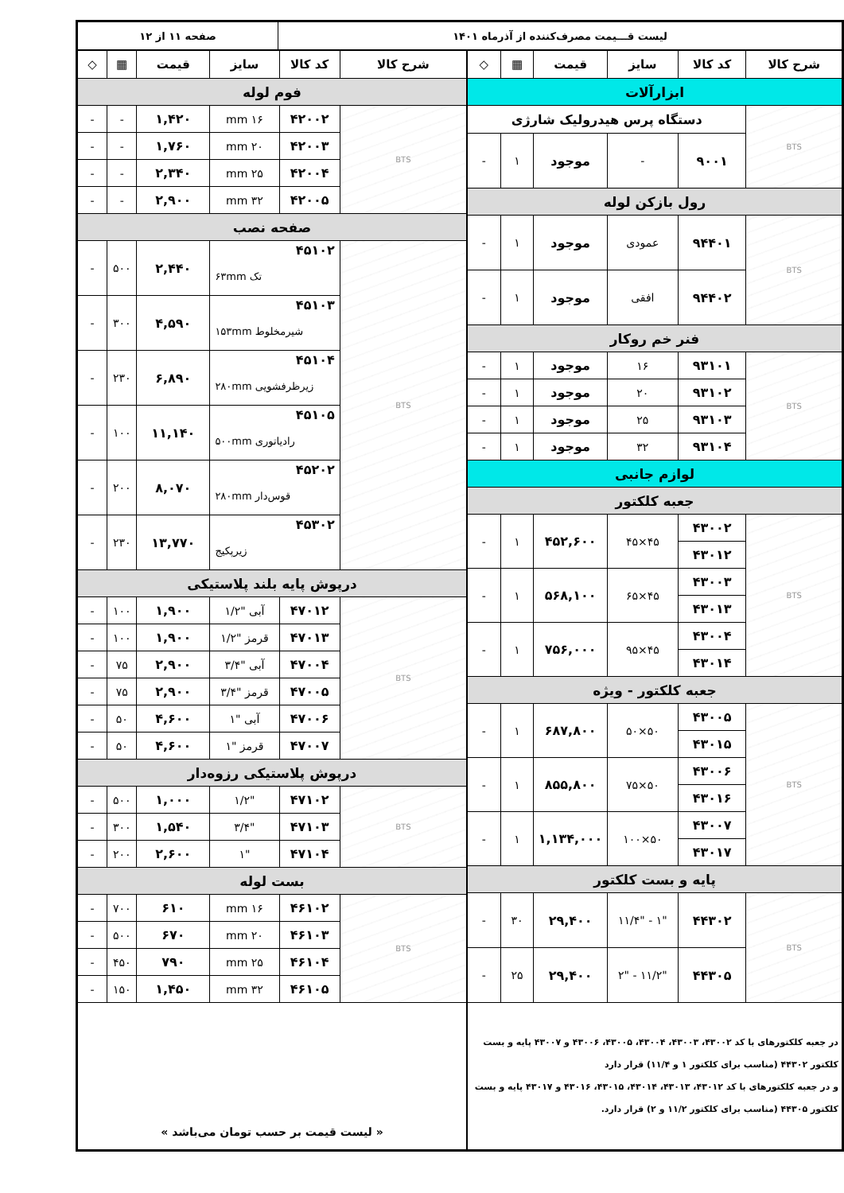| لیست قـــیمت مصرف‌کننده از آذرماه ۱۴۰۱ | صفحه ۱۱ از ۱۲ |
| شرح کالا | کد کالا | سایز | قیمت | ▦ | ◇ |
| --- | --- | --- | --- | --- | --- |
| ابزارآلات | | | | | |
| BTS | دستگاه پرس هیدرولیک شارژی | | | | |
| | ۹۰۰۱ | - | موجود | ۱ | - |
| رول بازکن لوله | | | | | |
| BTS | ۹۴۴۰۱ | عمودی | موجود | ۱ | - |
| | ۹۴۴۰۲ | افقی | موجود | ۱ | - |
| فنر خم روکار | | | | | |
| BTS | ۹۳۱۰۱ | ۱۶ | موجود | ۱ | - |
| | ۹۳۱۰۲ | ۲۰ | موجود | ۱ | - |
| | ۹۳۱۰۳ | ۲۵ | موجود | ۱ | - |
| | ۹۳۱۰۴ | ۳۲ | موجود | ۱ | - |
| لوازم جانبی | | | | | |
| جعبه کلکتور | | | | | |
| BTS | ۴۳۰۰۲ | ۴۵×۴۵ | ۴۵۲,۶۰۰ | ۱ | - |
| | ۴۳۰۱۲ | | | | |
| | ۴۳۰۰۳ | ۴۵×۶۵ | ۵۶۸,۱۰۰ | ۱ | - |
| | ۴۳۰۱۳ | | | | |
| | ۴۳۰۰۴ | ۴۵×۹۵ | ۷۵۶,۰۰۰ | ۱ | - |
| | ۴۳۰۱۴ | | | | |
| جعبه کلکتور - ویژه | | | | | |
| BTS | ۴۳۰۰۵ | ۵۰×۵۰ | ۶۸۷,۸۰۰ | ۱ | - |
| | ۴۳۰۱۵ | | | | |
| | ۴۳۰۰۶ | ۵۰×۷۵ | ۸۵۵,۸۰۰ | ۱ | - |
| | ۴۳۰۱۶ | | | | |
| | ۴۳۰۰۷ | ۵۰×۱۰۰ | ۱,۱۳۴,۰۰۰ | ۱ | - |
| | ۴۳۰۱۷ | | | | |
| پایه و بست کلکتور | | | | | |
| BTS | ۴۴۳۰۲ | "۱ - "۱۱/۴ | ۲۹,۴۰۰ | ۳۰ | - |
| | ۴۴۳۰۵ | "۱۱/۲ - "۲ | ۲۹,۴۰۰ | ۲۵ | - |
| در جعبه کلکتورهای با کد ۴۳۰۰۲، ۴۳۰۰۳، ۴۳۰۰۴، ۴۳۰۰۵، ۴۳۰۰۶ و ۴۳۰۰۷ پایه و بست کلکتور ۴۴۳۰۲ (مناسب برای کلکتور ۱ و ۱۱/۴) قرار دارد و در جعبه کلکتورهای با کد ۴۳۰۱۲، ۴۳۰۱۳، ۴۳۰۱۴، ۴۳۰۱۵، ۴۳۰۱۶ و ۴۳۰۱۷ پایه و بست کلکتور ۴۴۳۰۵ (مناسب برای کلکتور ۱۱/۲ و ۲) قرار دارد. | | | | | |
| شرح کالا | کد کالا | سایز | قیمت | ▦ | ◇ |
| --- | --- | --- | --- | --- | --- |
| فوم لوله | | | | | |
| BTS | ۴۲۰۰۲ | ۱۶ mm | ۱,۴۲۰ | - | - |
| | ۴۲۰۰۳ | ۲۰ mm | ۱,۷۶۰ | - | - |
| | ۴۲۰۰۴ | ۲۵ mm | ۲,۳۴۰ | - | - |
| | ۴۲۰۰۵ | ۳۲ mm | ۲,۹۰۰ | - | - |
| صفحه نصب | | | | | |
| BTS | ۴۵۱۰۲ تک ۶۳mm | | ۲,۴۴۰ | ۵۰۰ | - |
| | ۴۵۱۰۳ شیرمخلوط ۱۵۳mm | | ۴,۵۹۰ | ۳۰۰ | - |
| | ۴۵۱۰۴ زیرظرفشویی ۲۸۰mm | | ۶,۸۹۰ | ۲۳۰ | - |
| | ۴۵۱۰۵ رادیاتوری ۵۰۰mm | | ۱۱,۱۴۰ | ۱۰۰ | - |
| | ۴۵۲۰۲ قوس‌دار ۲۸۰mm | | ۸,۰۷۰ | ۲۰۰ | - |
| | ۴۵۳۰۲ زیرپکیج | | ۱۳,۷۷۰ | ۲۳۰ | - |
| درپوش پایه بلند پلاستیکی | | | | | |
| BTS | ۴۷۰۱۲ | آبی "۱/۲ | ۱,۹۰۰ | ۱۰۰ | - |
| | ۴۷۰۱۳ | قرمز "۱/۲ | ۱,۹۰۰ | ۱۰۰ | - |
| | ۴۷۰۰۴ | آبی "۳/۴ | ۲,۹۰۰ | ۷۵ | - |
| | ۴۷۰۰۵ | قرمز "۳/۴ | ۲,۹۰۰ | ۷۵ | - |
| | ۴۷۰۰۶ | آبی "۱ | ۴,۶۰۰ | ۵۰ | - |
| | ۴۷۰۰۷ | قرمز "۱ | ۴,۶۰۰ | ۵۰ | - |
| درپوش پلاستیکی رزوه‌دار | | | | | |
| BTS | ۴۷۱۰۲ | "۱/۲ | ۱,۰۰۰ | ۵۰۰ | - |
| | ۴۷۱۰۳ | "۳/۴ | ۱,۵۴۰ | ۳۰۰ | - |
| | ۴۷۱۰۴ | "۱ | ۲,۶۰۰ | ۲۰۰ | - |
| بست لوله | | | | | |
| BTS | ۴۶۱۰۲ | ۱۶ mm | ۶۱۰ | ۷۰۰ | - |
| | ۴۶۱۰۳ | ۲۰ mm | ۶۷۰ | ۵۰۰ | - |
| | ۴۶۱۰۴ | ۲۵ mm | ۷۹۰ | ۴۵۰ | - |
| | ۴۶۱۰۵ | ۳۲ mm | ۱,۴۵۰ | ۱۵۰ | - |
| « لیست قیمت بر حسب تومان می‌باشد » | | | | | |